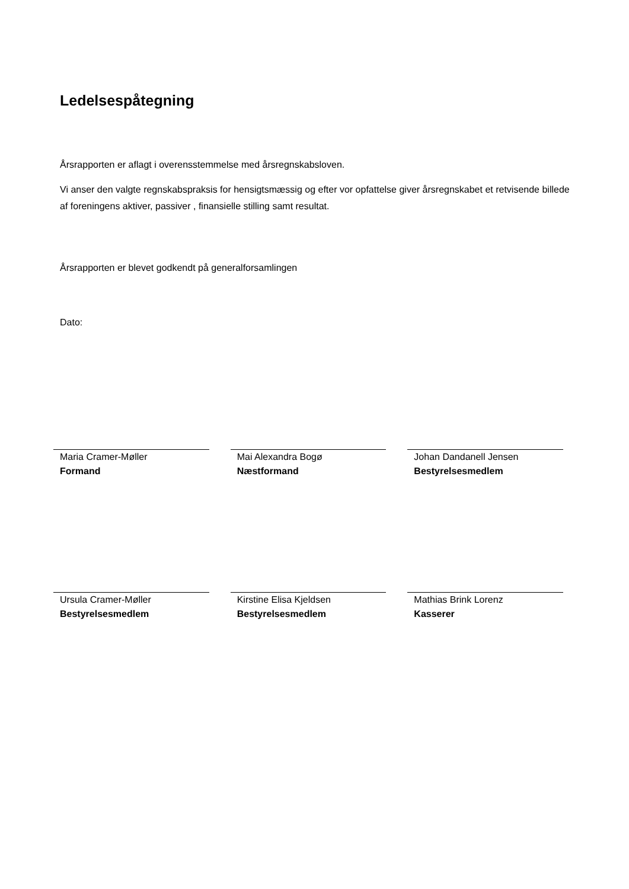Ledelsespåtegning
Årsrapporten er aflagt i overensstemmelse med årsregnskabsloven.
Vi anser den valgte regnskabspraksis for hensigtsmæssig og efter vor opfattelse giver årsregnskabet et retvisende billede af foreningens aktiver, passiver , finansielle stilling samt resultat.
Årsrapporten er blevet godkendt på generalforsamlingen
Dato:
Maria Cramer-Møller
Formand
Mai Alexandra Bogø
Næstformand
Johan Dandanell Jensen
Bestyrelsesmedlem
Ursula Cramer-Møller
Bestyrelsesmedlem
Kirstine Elisa Kjeldsen
Bestyrelsesmedlem
Mathias Brink Lorenz
Kasserer